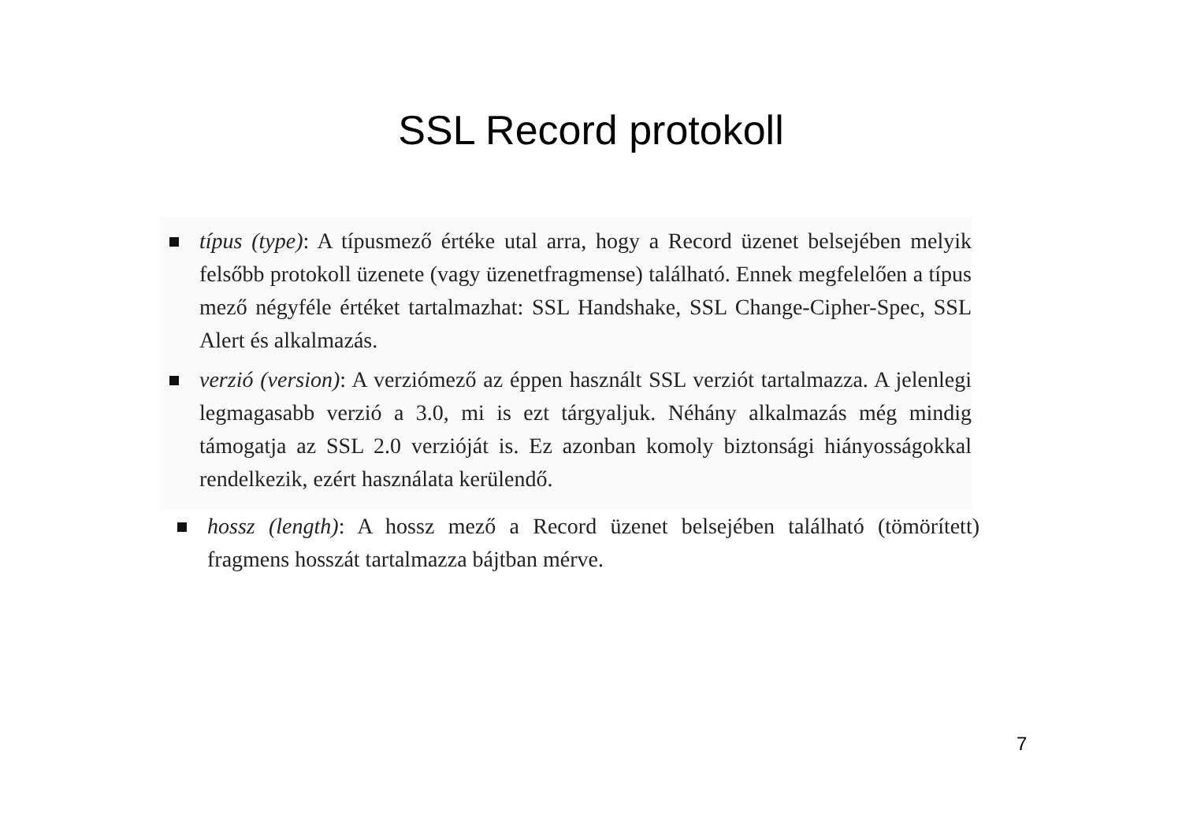SSL Record protokoll
típus (type): A típusmező értéke utal arra, hogy a Record üzenet belsejében melyik felsőbb protokoll üzenete (vagy üzenetfragmense) található. Ennek megfelelően a típus mező négyféle értéket tartalmazhat: SSL Handshake, SSL Change-Cipher-Spec, SSL Alert és alkalmazás.
verzió (version): A verziómező az éppen használt SSL verziót tartalmazza. A jelenlegi legmagasabb verzió a 3.0, mi is ezt tárgyaljuk. Néhány alkalmazás még mindig támogatja az SSL 2.0 verzióját is. Ez azonban komoly biztonsági hiányosságokkal rendelkezik, ezért használata kerülendő.
hossz (length): A hossz mező a Record üzenet belsejében található (tömörített) fragmens hosszát tartalmazza bájtban mérve.
7